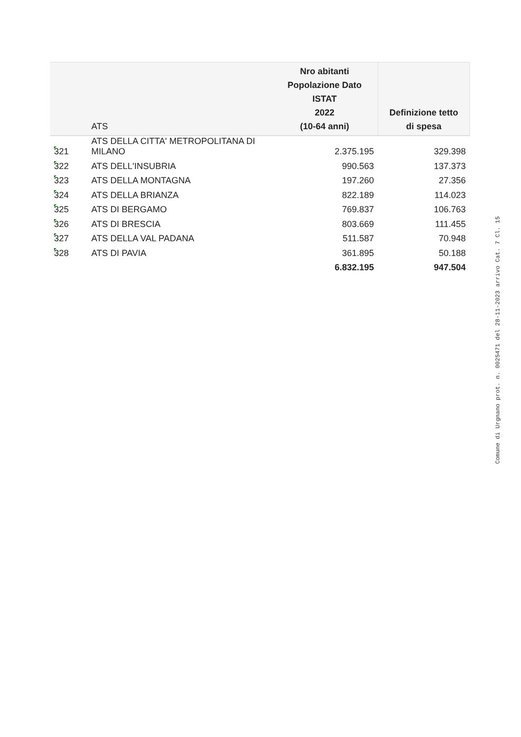| | ATS | Nro abitanti Popolazione Dato ISTAT 2022 (10-64 anni) | Definizione tetto di spesa |
| --- | --- | --- | --- |
| 321 | ATS DELLA CITTA' METROPOLITANA DI MILANO | 2.375.195 | 329.398 |
| 322 | ATS DELL'INSUBRIA | 990.563 | 137.373 |
| 323 | ATS DELLA MONTAGNA | 197.260 | 27.356 |
| 324 | ATS DELLA BRIANZA | 822.189 | 114.023 |
| 325 | ATS DI BERGAMO | 769.837 | 106.763 |
| 326 | ATS DI BRESCIA | 803.669 | 111.455 |
| 327 | ATS DELLA VAL PADANA | 511.587 | 70.948 |
| 328 | ATS DI PAVIA | 361.895 | 50.188 |
| | | 6.832.195 | 947.504 |
Comune di Urgnano prot. n. 0025471 del 28-11-2023 arrivo Cat. 7 Cl. 15